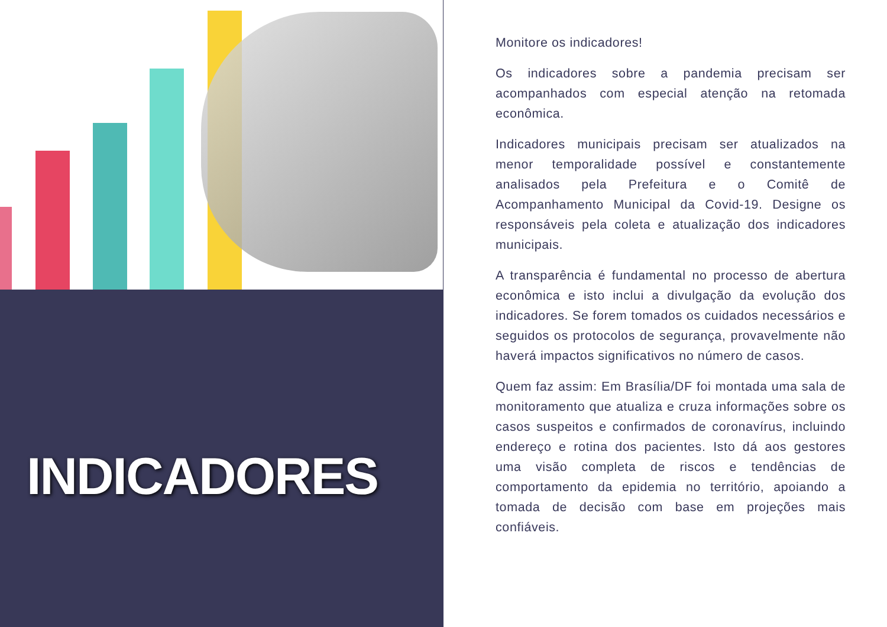INDICADORES
Monitore os indicadores!
Os indicadores sobre a pandemia precisam ser acompanhados com especial atenção na retomada econômica.
Indicadores municipais precisam ser atualizados na menor temporalidade possível e constantemente analisados pela Prefeitura e o Comitê de Acompanhamento Municipal da Covid-19. Designe os responsáveis pela coleta e atualização dos indicadores municipais.
A transparência é fundamental no processo de abertura econômica e isto inclui a divulgação da evolução dos indicadores. Se forem tomados os cuidados necessários e seguidos os protocolos de segurança, provavelmente não haverá impactos significativos no número de casos.
Quem faz assim: Em Brasília/DF foi montada uma sala de monitoramento que atualiza e cruza informações sobre os casos suspeitos e confirmados de coronavírus, incluindo endereço e rotina dos pacientes. Isto dá aos gestores uma visão completa de riscos e tendências de comportamento da epidemia no território, apoiando a tomada de decisão com base em projeções mais confiáveis.